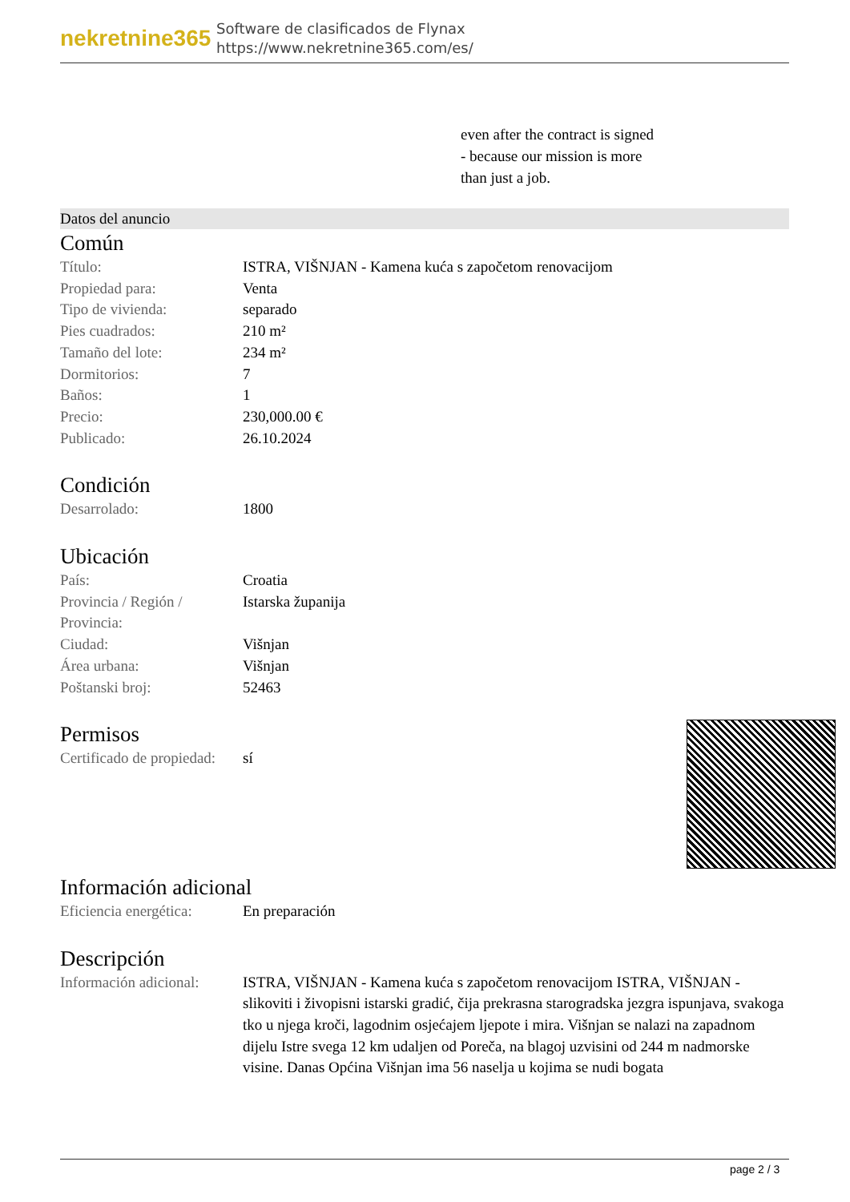nekretnine365
Software de clasificados de Flynax
https://www.nekretnine365.com/es/
even after the contract is signed
- because our mission is more
than just a job.
Datos del anuncio
Común
| Título: | ISTRA, VIŠNJAN - Kamena kuća s započetom renovacijom |
| Propiedad para: | Venta |
| Tipo de vivienda: | separado |
| Pies cuadrados: | 210 m² |
| Tamaño del lote: | 234 m² |
| Dormitorios: | 7 |
| Baños: | 1 |
| Precio: | 230,000.00 € |
| Publicado: | 26.10.2024 |
Condición
| Desarrolado: | 1800 |
Ubicación
| País: | Croatia |
| Provincia / Región / Provincia: | Istarska županija |
| Ciudad: | Višnjan |
| Área urbana: | Višnjan |
| Poštanski broj: | 52463 |
Permisos
| Certificado de propiedad: | sí |
Información adicional
| Eficiencia energética: | En preparación |
Descripción
| Información adicional: | ISTRA, VIŠNJAN - Kamena kuća s započetom renovacijom ISTRA, VIŠNJAN - slikoviti i živopisni istarski gradić, čija prekrasna starogradska jezgra ispunjava, svakoga tko u njega kroči, lagodnim osjećajem ljepote i mira. Višnjan se nalazi na zapadnom dijelu Istre svega 12 km udaljen od Poreča, na blagoj uzvisini od 244 m nadmorske visine. Danas Općina Višnjan ima 56 naselja u kojima se nudi bogata |
page 2 / 3